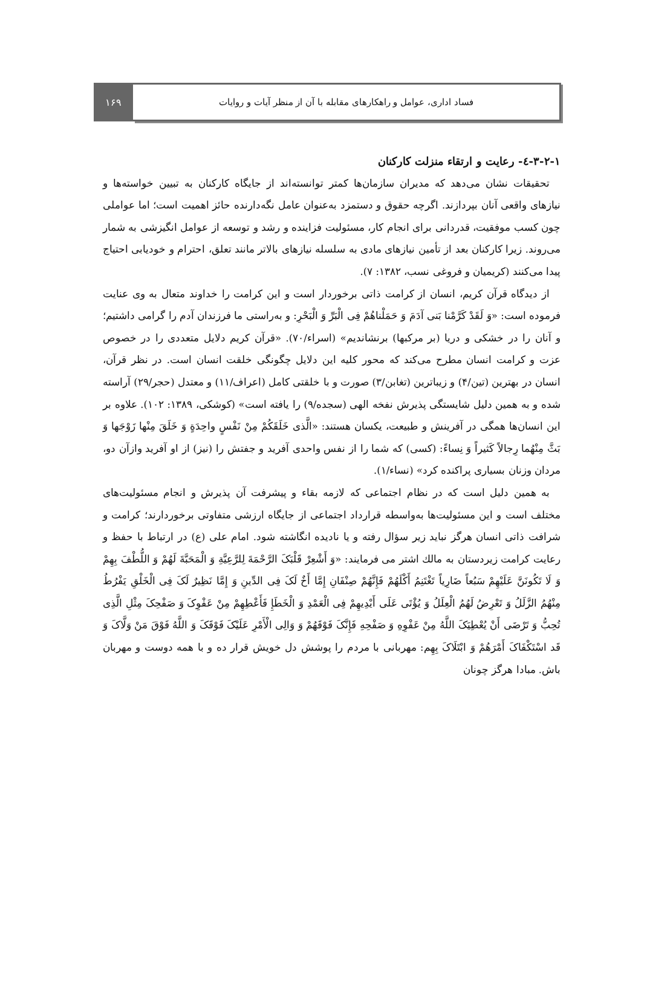فساد اداری، عوامل و راهکارهای مقابله با آن از منظر آیات و روایات
۱۶۹
۳-۲-۱-٤- رعایت و ارتقاء منزلت کارکنان
تحقیقات نشان می‌دهد که مدیران سازمان‌ها کمتر توانسته‌اند از جایگاه کارکنان به تبیین خواسته‌ها و نیازهای واقعی آنان بپردازند. اگرچه حقوق و دستمزد به‌عنوان عامل نگه‌دارنده حائز اهمیت است؛ اما عواملی چون کسب موفقیت، قدردانی برای انجام کار، مسئولیت فزاینده و رشد و توسعه از عوامل انگیزشی به شمار می‌روند. زیرا کارکنان بعد از تأمین نیازهای مادی به سلسله نیازهای بالاتر مانند تعلق، احترام و خودیابی احتیاج پیدا می‌کنند (کریمیان و فروغی نسب، ۱۳۸۲: ۷).
از دیدگاه قرآن کریم، انسان از کرامت ذاتی برخوردار است و این کرامت را خداوند متعال به وی عنایت فرموده است: «وَ لَقَدْ کَرَّمْنا بَنی آدَمَ وَ حَمَلْناهُمْ فِی الْبَرِّ وَ الْبَحْرِ: و به‌راستی ما فرزندان آدم را گرامی داشتیم؛ و آنان را در خشکی و دریا (بر مرکبها) برنشاندیم» (اسراء/۷۰). «قرآن کریم دلایل متعددی را در خصوص عزت و کرامت انسان مطرح می‌کند که محور کلیه این دلایل چگونگی خلقت انسان است. در نظر قرآن، انسان در بهترین (تین/۴) و زیباترین (تغابن/۳) صورت و با خلقتی کامل (اعراف/۱۱) و معتدل (حجر/۲۹) آراسته شده و به همین دلیل شایستگی پذیرش نفخه الهی (سجده/۹) را یافته است» (کوشکی، ۱۳۸۹: ۱۰۲). علاوه بر این انسان‌ها همگی در آفرینش و طبیعت، یکسان هستند: «الَّذی خَلَقَکُمْ مِنْ نَفْسٍ واحِدَةٍ وَ خَلَقَ مِنْها زَوْجَها وَ بَثَّ مِنْهُما رِجالاً کَثیراً وَ نِساءً: (کسی) که شما را از نفس واحدی آفرید و جفتش را (نیز) از او آفرید وازآن دو، مردان وزنان بسیاری پراکنده کرد» (نساء/۱).
به همین دلیل است که در نظام اجتماعی که لازمه بقاء و پیشرفت آن پذیرش و انجام مسئولیت‌های مختلف است و این مسئولیت‌ها به‌واسطه قرارداد اجتماعی از جایگاه ارزشی متفاوتی برخوردارند؛ کرامت و شرافت ذاتی انسان هرگز نباید زیر سؤال رفته و یا نادیده انگاشته شود. امام علی (ع) در ارتباط با حفظ و رعایت کرامت زیردستان به مالك اشتر می فرمایند: «وَ أَشْعِرْ قَلْبَکَ الرَّحْمَةَ لِلرَّعِیَّةِ وَ الْمَحَبَّةَ لَهُمْ وَ اللُّطْفَ بِهِمْ وَ لَا تَکُونَنَّ عَلَیْهِمْ سَبُعاً ضَارِیاً تَغْتَنِمُ أَکْلَهُمْ فَإِنَّهُمْ صِنْفَانِ إِمَّا أَخٌ لَکَ فِی الدِّینِ وَ إِمَّا نَظِیرٌ لَکَ فِی الْخَلْقِ یَفْرُطُ مِنْهُمُ الزَّلَلُ وَ تَعْرِضُ لَهُمُ الْعِلَلُ وَ یُؤْتَی عَلَی أَیْدِیهِمْ فِی الْعَمْدِ وَ الْخَطَإِ فَأَعْطِهِمْ مِنْ عَفْوِکَ وَ صَفْحِکَ مِثْلِ الَّذِی تُحِبُّ وَ تَرْضَی أَنْ یُعْطِیَکَ اللَّهُ مِنْ عَفْوِهِ وَ صَفْحِهِ فَإِنَّکَ فَوْقَهُمْ وَ وَالِی الْأَمْرِ عَلَیْکَ فَوْقَکَ وَ اللَّهُ فَوْقَ مَنْ وَلَّاکَ وَ قَد اسْتَکْفَاکَ أَمْرَهُمْ وَ ابْتَلَاکَ بِهِم: مهربانی با مردم را پوشش دل خویش قرار ده و با همه دوست و مهربان باش. مبادا هرگز چونان